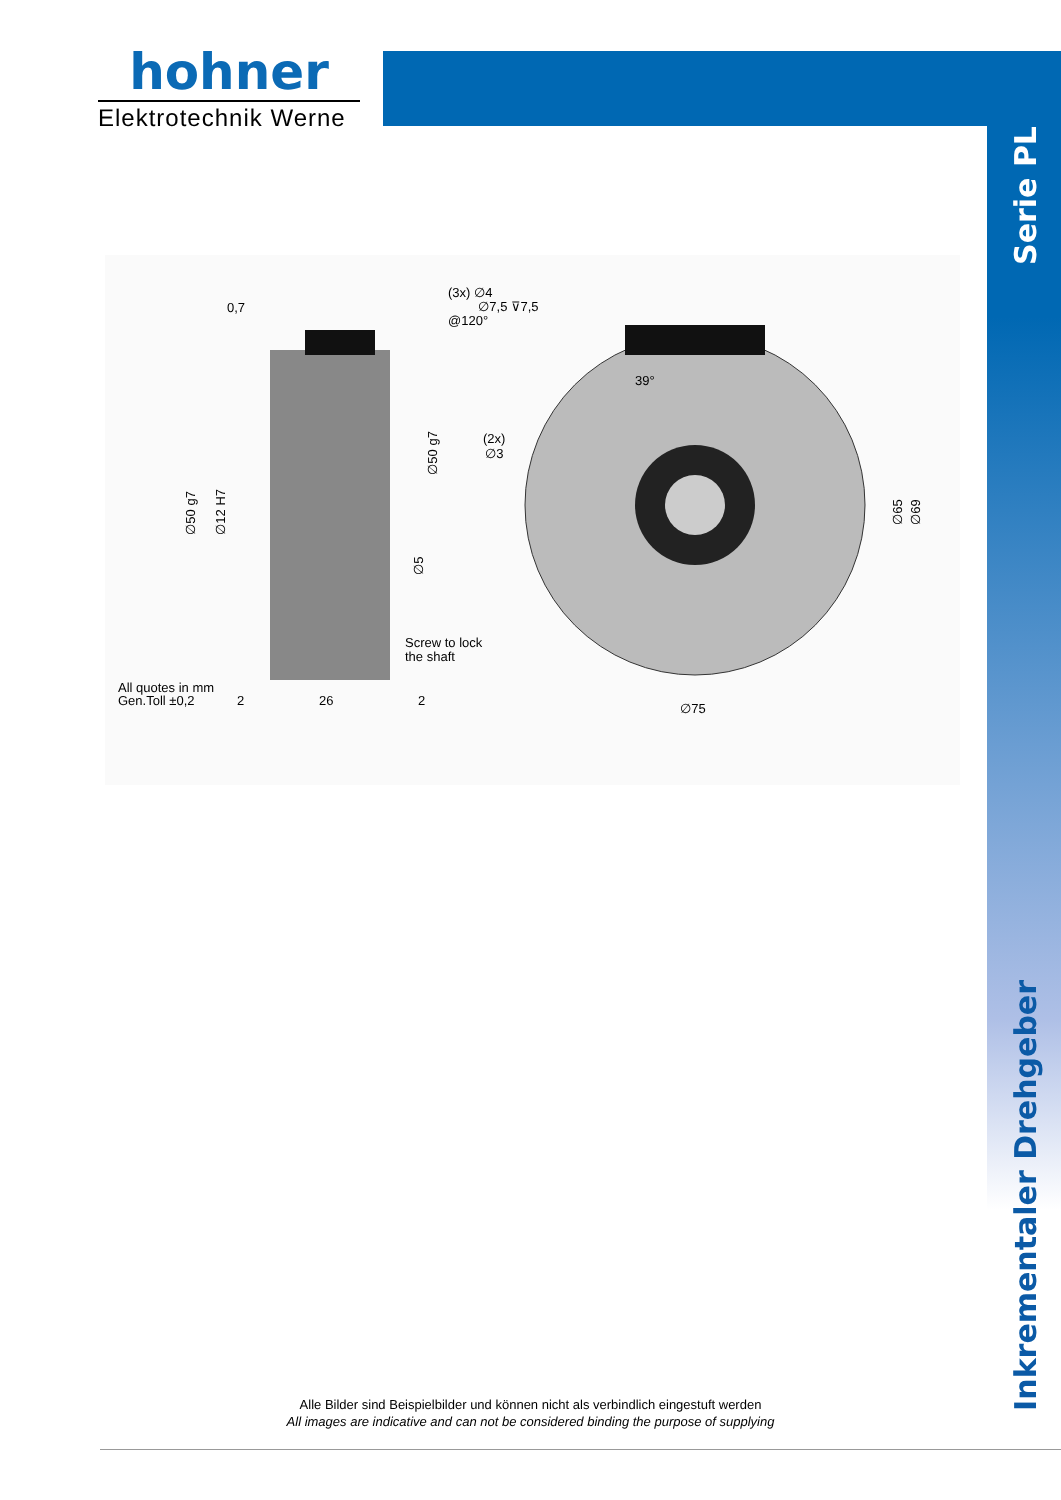hohner
Elektrotechnik Werne
Serie PL
Inkrementaler Drehgeber
0,7
(3x) ∅4
∅7,5 ⊽7,5
@120°
(2x)
∅3
39°
Screw to lock
the shaft
All quotes in mm
Gen.Toll ±0,2
2
26
2
∅75
∅50 g7
∅12 H7
∅50 g7
∅5
∅65
∅69
Alle Bilder sind Beispielbilder und können nicht als verbindlich eingestuft werden
All images are indicative and can not be considered binding the purpose of supplying